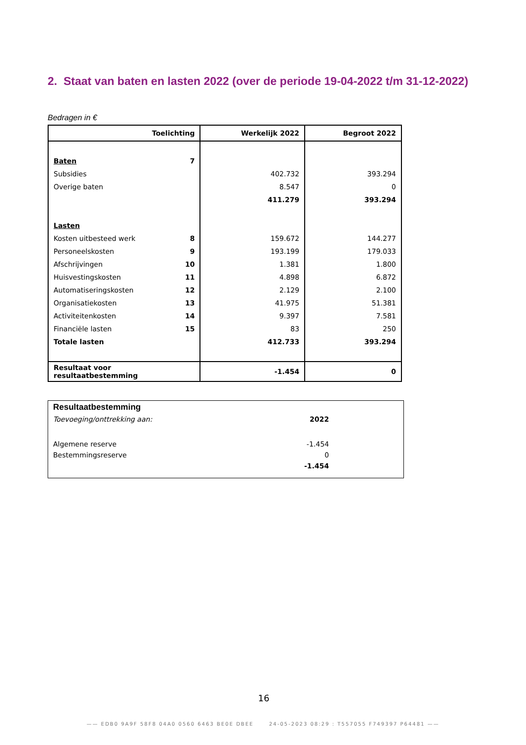2. Staat van baten en lasten 2022 (over de periode 19-04-2022 t/m 31-12-2022)
Bedragen in €
| Toelichting | Werkelijk 2022 | Begroot 2022 |
| --- | --- | --- |
| Baten 7 | | |
| Subsidies | 402.732 | 393.294 |
| Overige baten | 8.547 | 0 |
| | 411.279 | 393.294 |
| Lasten | | |
| Kosten uitbesteed werk 8 | 159.672 | 144.277 |
| Personeelskosten 9 | 193.199 | 179.033 |
| Afschrijvingen 10 | 1.381 | 1.800 |
| Huisvestingskosten 11 | 4.898 | 6.872 |
| Automatiseringskosten 12 | 2.129 | 2.100 |
| Organisatiekosten 13 | 41.975 | 51.381 |
| Activiteitenkosten 14 | 9.397 | 7.581 |
| Financiële lasten 15 | 83 | 250 |
| Totale lasten | 412.733 | 393.294 |
| Resultaat voor resultaatbestemming | -1.454 | 0 |
| Resultaatbestemming | |
| Toevoeging/onttrekking aan: | 2022 |
| Algemene reserve | -1.454 |
| Bestemmingsreserve | 0 |
| | -1.454 |
16
—— EDB0 9A9F 58F8 04A0 0560 6463 BE0E DBEE 24-05-2023 08:29 : T557055 F749397 P64481 ——